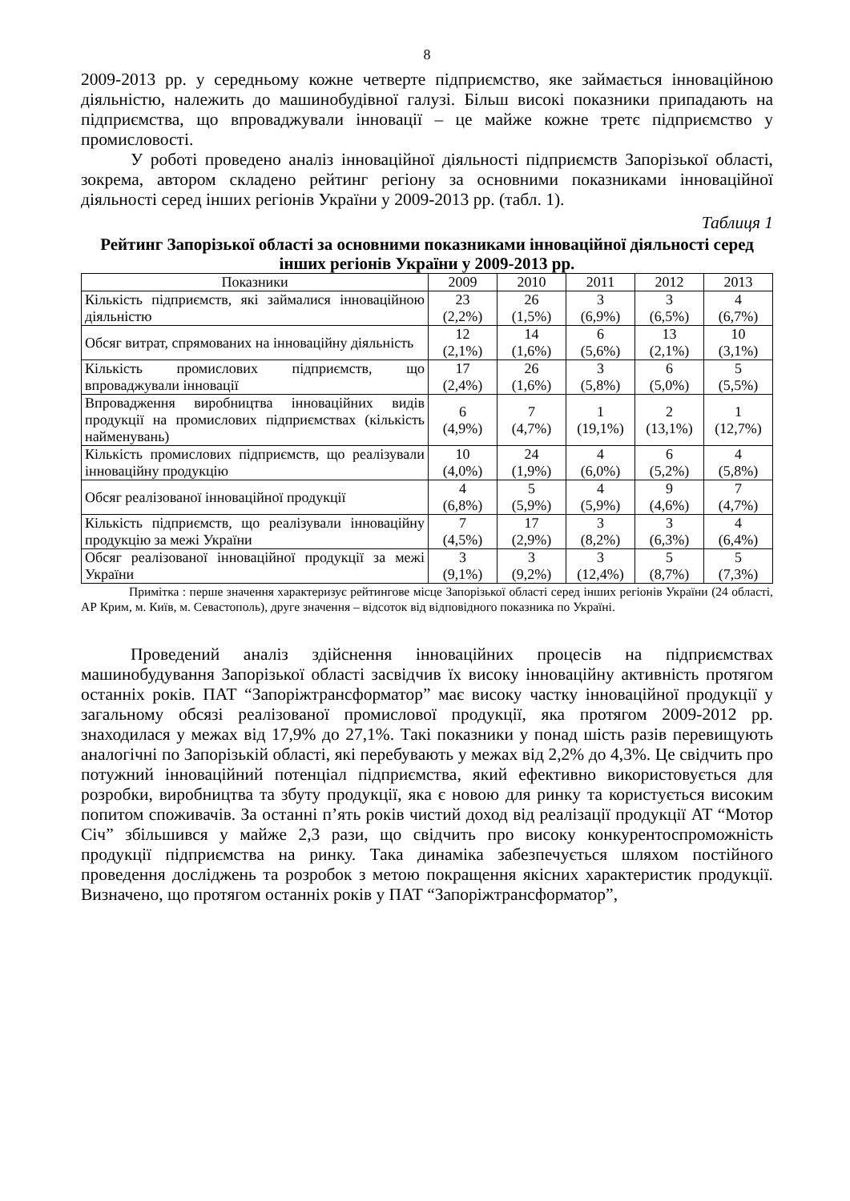8
2009-2013 рр. у середньому кожне четверте підприємство, яке займається інноваційною діяльністю, належить до машинобудівної галузі. Більш високі показники припадають на підприємства, що впроваджували інновації – це майже кожне третє підприємство у промисловості.
У роботі проведено аналіз інноваційної діяльності підприємств Запорізької області, зокрема, автором складено рейтинг регіону за основними показниками інноваційної діяльності серед інших регіонів України у 2009-2013 рр. (табл. 1).
Таблиця 1
Рейтинг Запорізької області за основними показниками інноваційної діяльності серед інших регіонів України у 2009-2013 рр.
| Показники | 2009 | 2010 | 2011 | 2012 | 2013 |
| --- | --- | --- | --- | --- | --- |
| Кількість підприємств, які займалися інноваційною діяльністю | 23 (2,2%) | 26 (1,5%) | 3 (6,9%) | 3 (6,5%) | 4 (6,7%) |
| Обсяг витрат, спрямованих на інноваційну діяльність | 12 (2,1%) | 14 (1,6%) | 6 (5,6%) | 13 (2,1%) | 10 (3,1%) |
| Кількість промислових підприємств, що впроваджували інновації | 17 (2,4%) | 26 (1,6%) | 3 (5,8%) | 6 (5,0%) | 5 (5,5%) |
| Впровадження виробництва інноваційних видів продукції на промислових підприємствах (кількість найменувань) | 6 (4,9%) | 7 (4,7%) | 1 (19,1%) | 2 (13,1%) | 1 (12,7%) |
| Кількість промислових підприємств, що реалізували інноваційну продукцію | 10 (4,0%) | 24 (1,9%) | 4 (6,0%) | 6 (5,2%) | 4 (5,8%) |
| Обсяг реалізованої інноваційної продукції | 4 (6,8%) | 5 (5,9%) | 4 (5,9%) | 9 (4,6%) | 7 (4,7%) |
| Кількість підприємств, що реалізували інноваційну продукцію за межі України | 7 (4,5%) | 17 (2,9%) | 3 (8,2%) | 3 (6,3%) | 4 (6,4%) |
| Обсяг реалізованої інноваційної продукції за межі України | 3 (9,1%) | 3 (9,2%) | 3 (12,4%) | 5 (8,7%) | 5 (7,3%) |
Примітка : перше значення характеризує рейтингове місце Запорізької області серед інших регіонів України (24 області, АР Крим, м. Київ, м. Севастополь), друге значення – відсоток від відповідного показника по Україні.
Проведений аналіз здійснення інноваційних процесів на підприємствах машинобудування Запорізької області засвідчив їх високу інноваційну активність протягом останніх років. ПАТ “Запоріжтрансформатор” має високу частку інноваційної продукції у загальному обсязі реалізованої промислової продукції, яка протягом 2009-2012 рр. знаходилася у межах від 17,9% до 27,1%. Такі показники у понад шість разів перевищують аналогічні по Запорізькій області, які перебувають у межах від 2,2% до 4,3%. Це свідчить про потужний інноваційний потенціал підприємства, який ефективно використовується для розробки, виробництва та збуту продукції, яка є новою для ринку та користується високим попитом споживачів. За останні п’ять років чистий доход від реалізації продукції АТ “Мотор Січ” збільшився у майже 2,3 рази, що свідчить про високу конкурентоспроможність продукції підприємства на ринку. Така динаміка забезпечується шляхом постійного проведення досліджень та розробок з метою покращення якісних характеристик продукції. Визначено, що протягом останніх років у ПАТ “Запоріжтрансформатор”,